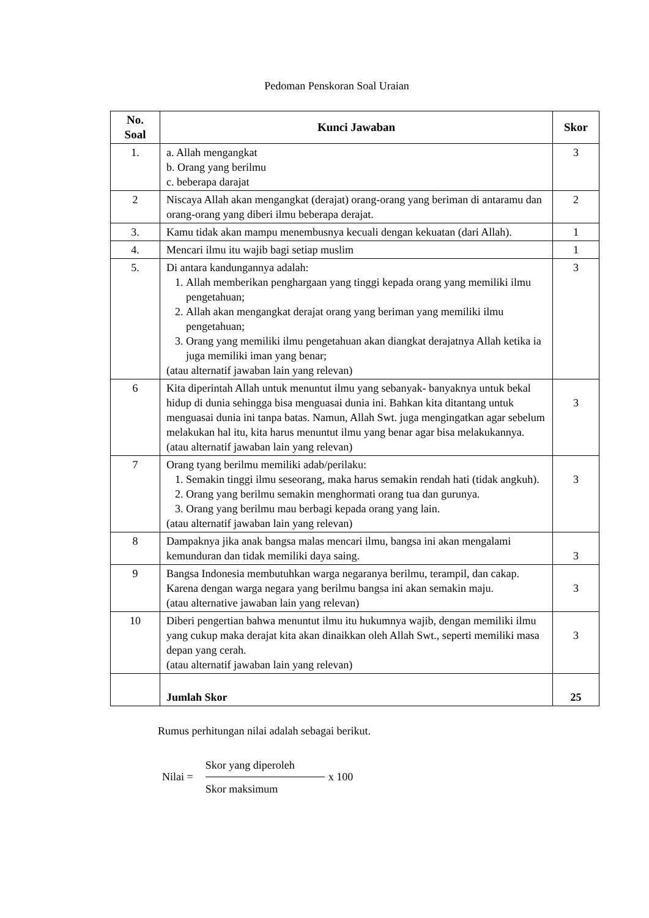Pedoman Penskoran Soal Uraian
| No. Soal | Kunci Jawaban | Skor |
| --- | --- | --- |
| 1. | a. Allah mengangkat b. Orang yang berilmu c. beberapa darajat | 3 |
| 2 | Niscaya Allah akan mengangkat (derajat) orang-orang yang beriman di antaramu dan orang-orang yang diberi ilmu beberapa derajat. | 2 |
| 3. | Kamu tidak akan mampu menembusnya kecuali dengan kekuatan (dari Allah). | 1 |
| 4. | Mencari ilmu itu wajib bagi setiap muslim | 1 |
| 5. | Di antara kandungannya adalah: 1. Allah memberikan penghargaan yang tinggi kepada orang yang memiliki ilmu pengetahuan; 2. Allah akan mengangkat derajat orang yang beriman yang memiliki ilmu pengetahuan; 3. Orang yang memiliki ilmu pengetahuan akan diangkat derajatnya Allah ketika ia juga memiliki iman yang benar; (atau alternatif jawaban lain yang relevan) | 3 |
| 6 | Kita diperintah Allah untuk menuntut ilmu yang sebanyak- banyaknya untuk bekal hidup di dunia sehingga bisa menguasai dunia ini. Bahkan kita ditantang untuk menguasai dunia ini tanpa batas. Namun, Allah Swt. juga mengingatkan agar sebelum melakukan hal itu, kita harus menuntut ilmu yang benar agar bisa melakukannya. (atau alternatif jawaban lain yang relevan) | 3 |
| 7 | Orang tyang berilmu memiliki adab/perilaku: 1. Semakin tinggi ilmu seseorang, maka harus semakin rendah hati (tidak angkuh). 2. Orang yang berilmu semakin menghormati orang tua dan gurunya. 3. Orang yang berilmu mau berbagi kepada orang yang lain. (atau alternatif jawaban lain yang relevan) | 3 |
| 8 | Dampaknya jika anak bangsa malas mencari ilmu, bangsa ini akan mengalami kemunduran dan tidak memiliki daya saing. | 3 |
| 9 | Bangsa Indonesia membutuhkan warga negaranya berilmu, terampil, dan cakap. Karena dengan warga negara yang berilmu bangsa ini akan semakin maju. (atau alternative jawaban lain yang relevan) | 3 |
| 10 | Diberi pengertian bahwa menuntut ilmu itu hukumnya wajib, dengan memiliki ilmu yang cukup maka derajat kita akan dinaikkan oleh Allah Swt., seperti memiliki masa depan yang cerah. (atau alternatif jawaban lain yang relevan) | 3 |
| | Jumlah Skor | 25 |
Rumus perhitungan nilai adalah sebagai berikut.
Nilai =
Skor yang diperoleh
Skor maksimum
x 100